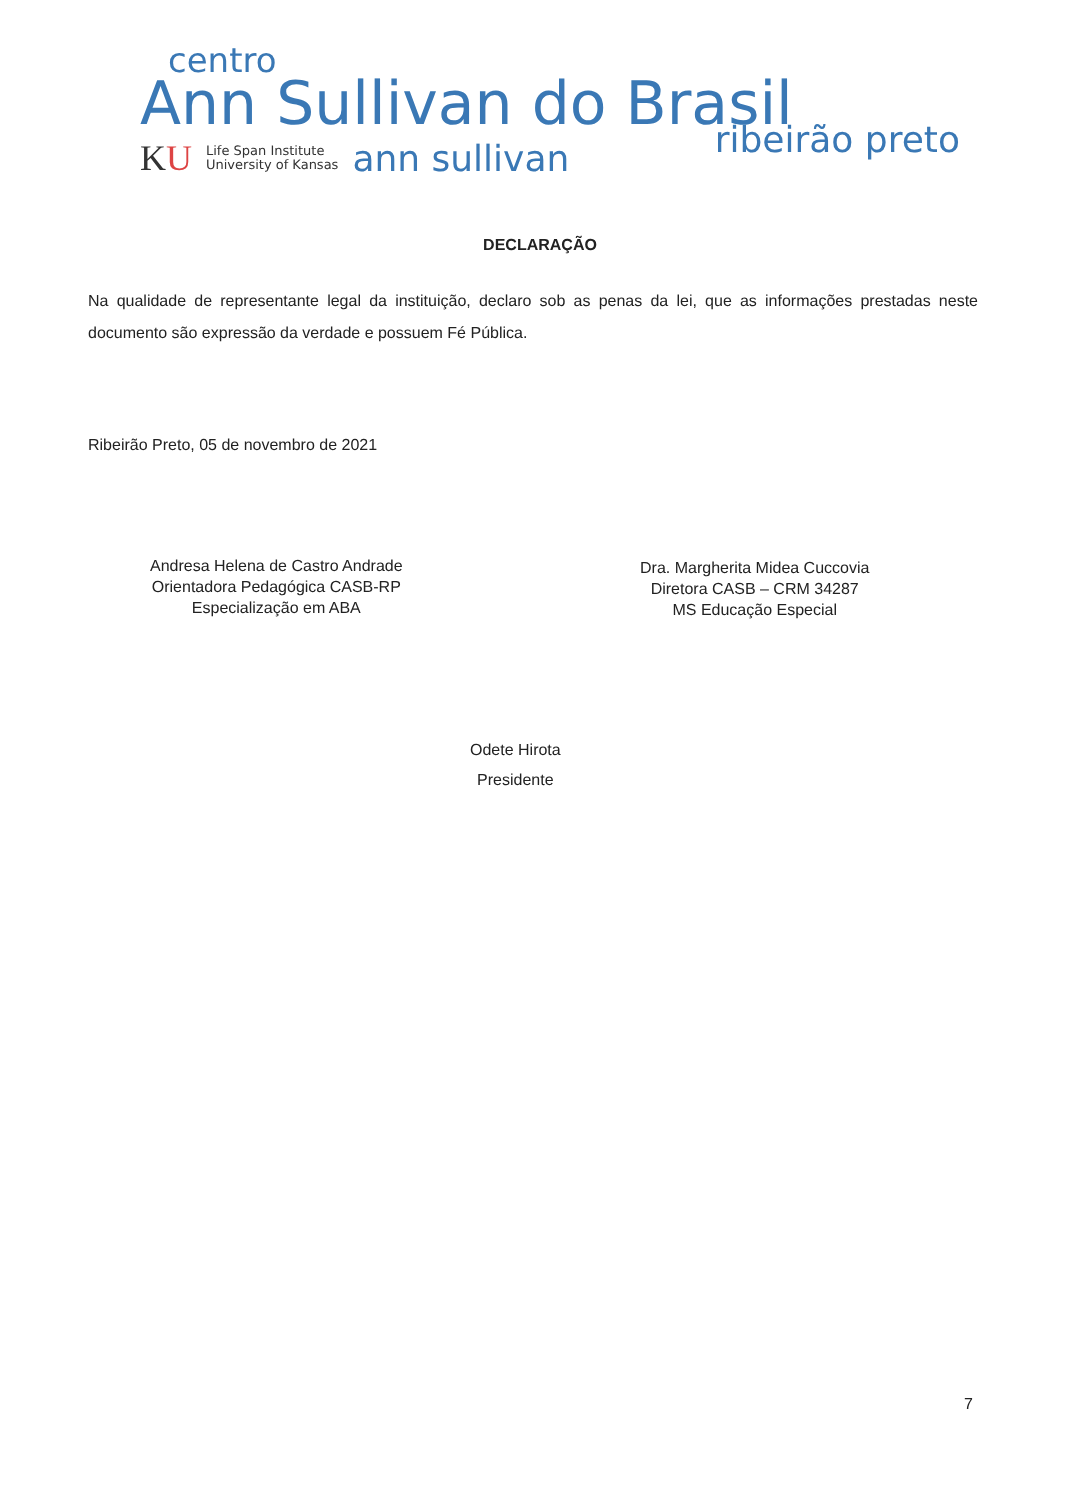centro
Ann Sullivan do Brasil
ribeirão preto
KU
Life Span Institute
University of Kansas
ann sullivan
DECLARAÇÃO
Na qualidade de representante legal da instituição, declaro sob as penas da lei, que as informações prestadas neste documento são expressão da verdade e possuem Fé Pública.
Ribeirão Preto, 05 de novembro de 2021
Andresa Helena de Castro Andrade
Orientadora Pedagógica CASB-RP
Especialização em ABA
Dra. Margherita Midea Cuccovia
Diretora CASB – CRM 34287
MS Educação Especial
Odete Hirota
Presidente
7